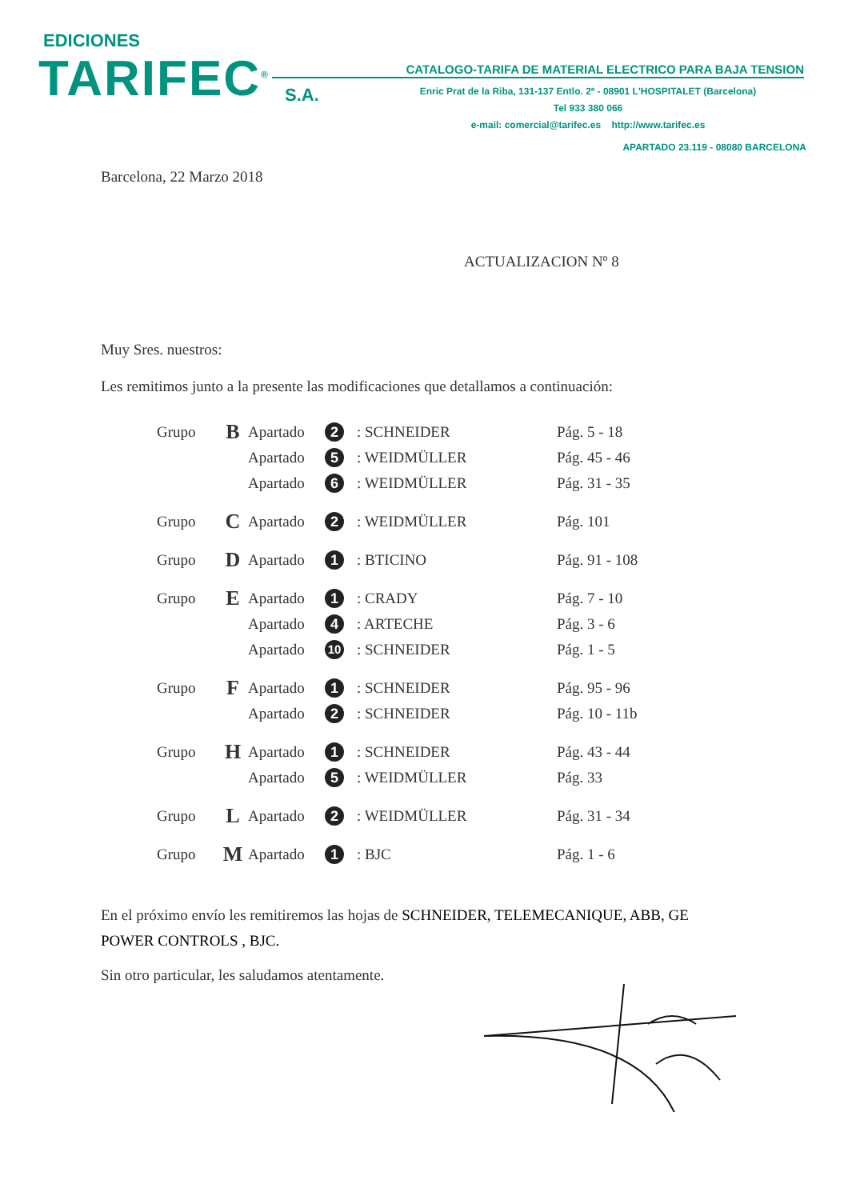EDICIONES
TARIFEC<sup>®</sup> S.A.
CATALOGO-TARIFA DE MATERIAL ELECTRICO PARA BAJA TENSION
Enric Prat de la Riba, 131-137 Entlo. 2ª - 08901 L'HOSPITALET (Barcelona)
Tel 933 380 066
e-mail: comercial@tarifec.es http://www.tarifec.es
APARTADO 23.119 - 08080 BARCELONA
Barcelona, 22 Marzo 2018
ACTUALIZACION Nº 8
Muy Sres. nuestros:
Les remitimos junto a la presente las modificaciones que detallamos a continuación:
| Grupo | B | Apartado | 2 | : SCHNEIDER | Pág. 5 - 18 |
| | | Apartado | 5 | : WEIDMÜLLER | Pág. 45 - 46 |
| | | Apartado | 6 | : WEIDMÜLLER | Pág. 31 - 35 |
| Grupo | C | Apartado | 2 | : WEIDMÜLLER | Pág. 101 |
| Grupo | D | Apartado | 1 | : BTICINO | Pág. 91 - 108 |
| Grupo | E | Apartado | 1 | : CRADY | Pág. 7 - 10 |
| | | Apartado | 4 | : ARTECHE | Pág. 3 - 6 |
| | | Apartado | 10 | : SCHNEIDER | Pág. 1 - 5 |
| Grupo | F | Apartado | 1 | : SCHNEIDER | Pág. 95 - 96 |
| | | Apartado | 2 | : SCHNEIDER | Pág. 10 - 11b |
| Grupo | H | Apartado | 1 | : SCHNEIDER | Pág. 43 - 44 |
| | | Apartado | 5 | : WEIDMÜLLER | Pág. 33 |
| Grupo | L | Apartado | 2 | : WEIDMÜLLER | Pág. 31 - 34 |
| Grupo | M | Apartado | 1 | : BJC | Pág. 1 - 6 |
En el próximo envío les remitiremos las hojas de SCHNEIDER, TELEMECANIQUE, ABB, GE POWER CONTROLS , BJC.
Sin otro particular, les saludamos atentamente.